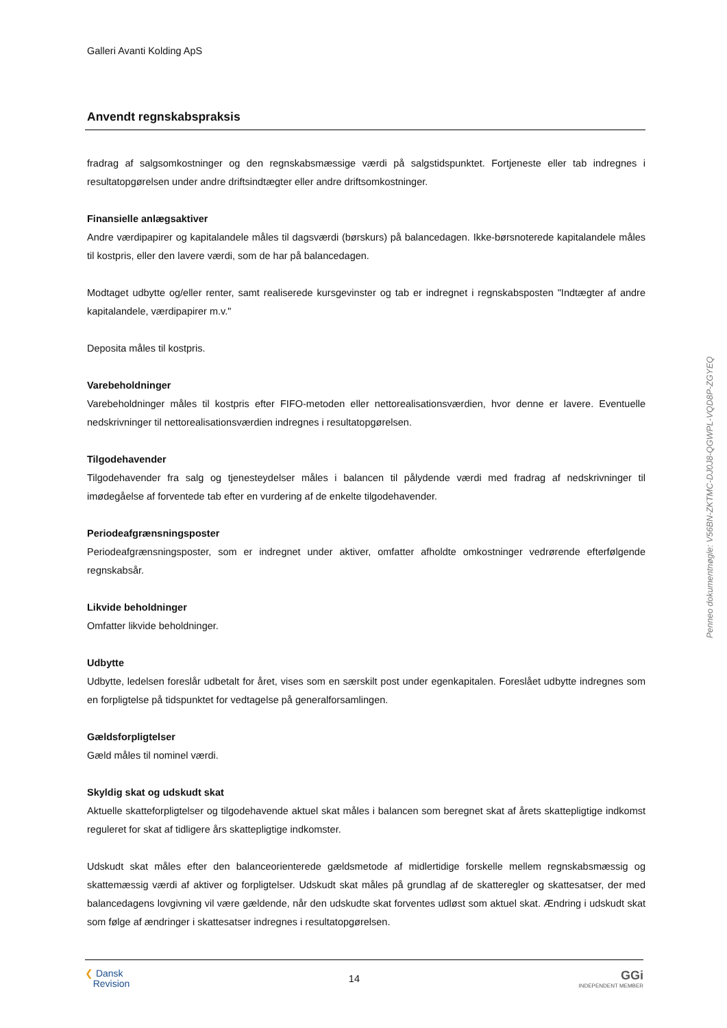Galleri Avanti Kolding ApS
Anvendt regnskabspraksis
fradrag af salgsomkostninger og den regnskabsmæssige værdi på salgstidspunktet. Fortjeneste eller tab indregnes i resultatopgørelsen under andre driftsindtægter eller andre driftsomkostninger.
Finansielle anlægsaktiver
Andre værdipapirer og kapitalandele måles til dagsværdi (børskurs) på balancedagen. Ikke-børsnoterede kapitalandele måles til kostpris, eller den lavere værdi, som de har på balancedagen.
Modtaget udbytte og/eller renter, samt realiserede kursgevinster og tab er indregnet i regnskabsposten "Indtægter af andre kapitalandele, værdipapirer m.v."
Deposita måles til kostpris.
Varebeholdninger
Varebeholdninger måles til kostpris efter FIFO-metoden eller nettorealisationsværdien, hvor denne er lavere. Eventuelle nedskrivninger til nettorealisationsværdien indregnes i resultatopgørelsen.
Tilgodehavender
Tilgodehavender fra salg og tjenesteydelser måles i balancen til pålydende værdi med fradrag af nedskrivninger til imødegåelse af forventede tab efter en vurdering af de enkelte tilgodehavender.
Periodeafgrænsningsposter
Periodeafgrænsningsposter, som er indregnet under aktiver, omfatter afholdte omkostninger vedrørende efterfølgende regnskabsår.
Likvide beholdninger
Omfatter likvide beholdninger.
Udbytte
Udbytte, ledelsen foreslår udbetalt for året, vises som en særskilt post under egenkapitalen. Foreslået udbytte indregnes som en forpligtelse på tidspunktet for vedtagelse på generalforsamlingen.
Gældsforpligtelser
Gæld måles til nominel værdi.
Skyldig skat og udskudt skat
Aktuelle skatteforpligtelser og tilgodehavende aktuel skat måles i balancen som beregnet skat af årets skattepligtige indkomst reguleret for skat af tidligere års skattepligtige indkomster.
Udskudt skat måles efter den balanceorienterede gældsmetode af midlertidige forskelle mellem regnskabsmæssig og skattemæssig værdi af aktiver og forpligtelser. Udskudt skat måles på grundlag af de skatteregler og skattesatser, der med balancedagens lovgivning vil være gældende, når den udskudte skat forventes udløst som aktuel skat. Ændring i udskudt skat som følge af ændringer i skattesatser indregnes i resultatopgørelsen.
Penneo dokumentnøgle: V56BN-ZKTMC-DJ0J8-QGWPL-VQD8P-ZGYEQ
❮ Dansk
Revision
14
GGi
INDEPENDENT MEMBER